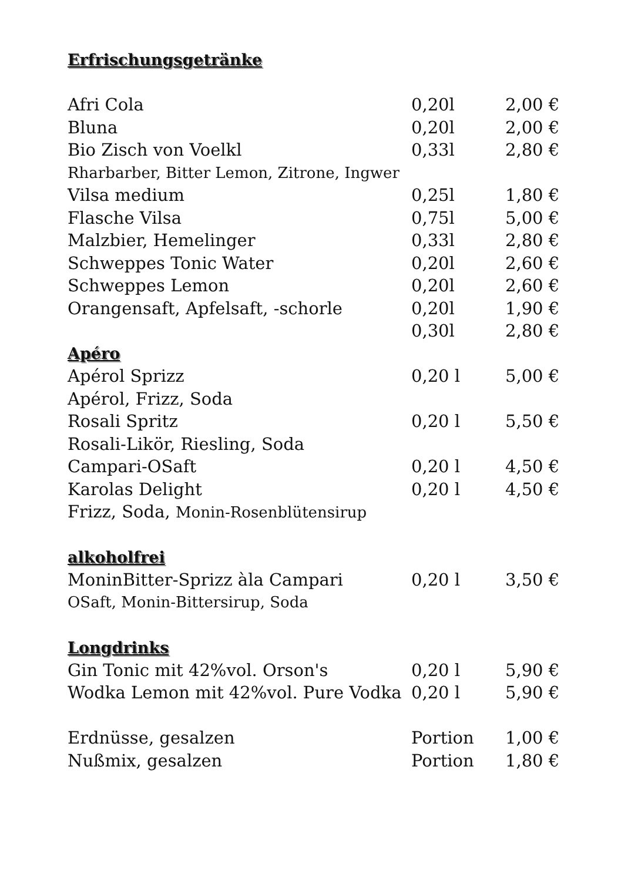| Erfrischungsgetränke | | |
| Afri Cola | 0,20l | 2,00 € |
| Bluna | 0,20l | 2,00 € |
| Bio Zisch von Voelkl | 0,33l | 2,80 € |
| Rharbarber, Bitter Lemon, Zitrone, Ingwer | | |
| Vilsa medium | 0,25l | 1,80 € |
| Flasche Vilsa | 0,75l | 5,00 € |
| Malzbier, Hemelinger | 0,33l | 2,80 € |
| Schweppes Tonic Water | 0,20l | 2,60 € |
| Schweppes Lemon | 0,20l | 2,60 € |
| Orangensaft, Apfelsaft, -schorle | 0,20l | 1,90 € |
| | 0,30l | 2,80 € |
| Apéro | | |
| Apérol Sprizz | 0,20 l | 5,00 € |
| Apérol, Frizz, Soda | | |
| Rosali Spritz | 0,20 l | 5,50 € |
| Rosali-Likör, Riesling, Soda | | |
| Campari-OSaft | 0,20 l | 4,50 € |
| Karolas Delight | 0,20 l | 4,50 € |
| Frizz, Soda, Monin-Rosenblütensirup | | |
| alkoholfrei | | |
| MoninBitter-Sprizz àla Campari | 0,20 l | 3,50 € |
| OSaft, Monin-Bittersirup, Soda | | |
| Longdrinks | | |
| Gin Tonic mit 42%vol. Orson's | 0,20 l | 5,90 € |
| Wodka Lemon mit 42%vol. Pure Vodka | 0,20 l | 5,90 € |
| Erdnüsse, gesalzen | Portion | 1,00 € |
| Nußmix, gesalzen | Portion | 1,80 € |